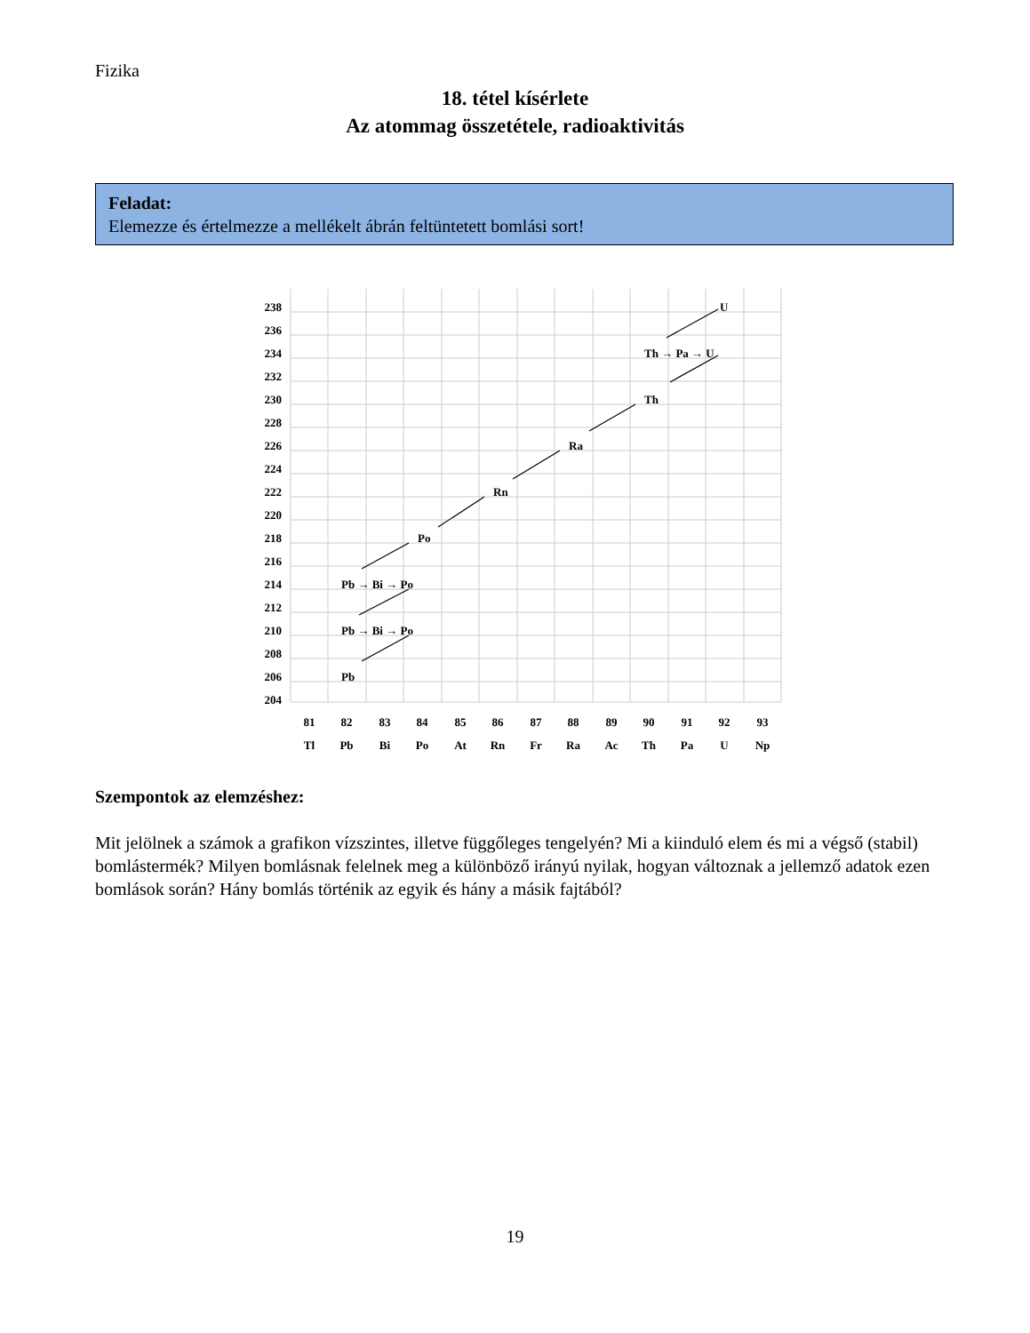Fizika
18. tétel kísérlete
Az atommag összetétele, radioaktivitás
Feladat:
Elemezze és értelmezze a mellékelt ábrán feltüntetett bomlási sort!
238
236
234
232
230
228
226
224
222
220
218
216
214
212
210
208
206
204
U
Th → Pa → U
Th
Ra
Rn
Po
Pb → Bi → Po
Pb → Bi → Po
Pb
81
82
83
84
85
86
87
88
89
90
91
92
93
Tl
Pb
Bi
Po
At
Rn
Fr
Ra
Ac
Th
Pa
U
Np
Szempontok az elemzéshez:
Mit jelölnek a számok a grafikon vízszintes, illetve függőleges tengelyén? Mi a kiinduló elem és mi a végső (stabil) bomlástermék? Milyen bomlásnak felelnek meg a különböző irányú nyilak, hogyan változnak a jellemző adatok ezen bomlások során? Hány bomlás történik az egyik és hány a másik fajtából?
19